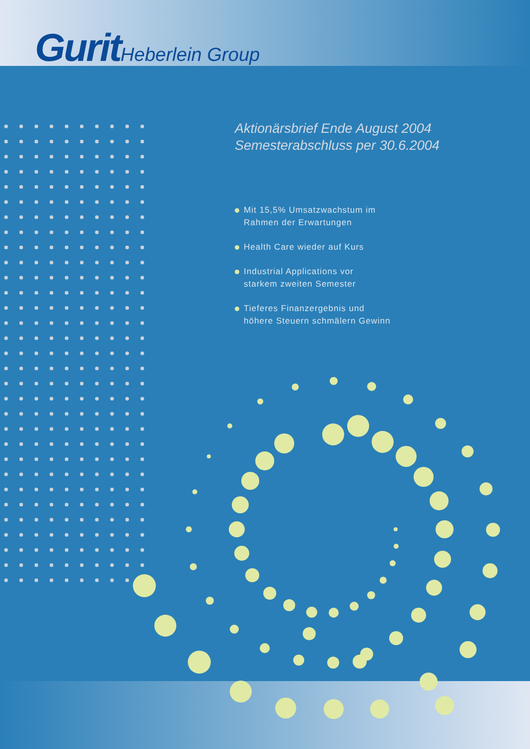Gurit Heberlein Group
Aktionärsbrief Ende August 2004
Semesterabschluss per 30.6.2004
Mit 15,5% Umsatzwachstum im
Rahmen der Erwartungen
Health Care wieder auf Kurs
Industrial Applications vor
starkem zweiten Semester
Tieferes Finanzergebnis und
höhere Steuern schmälern Gewinn